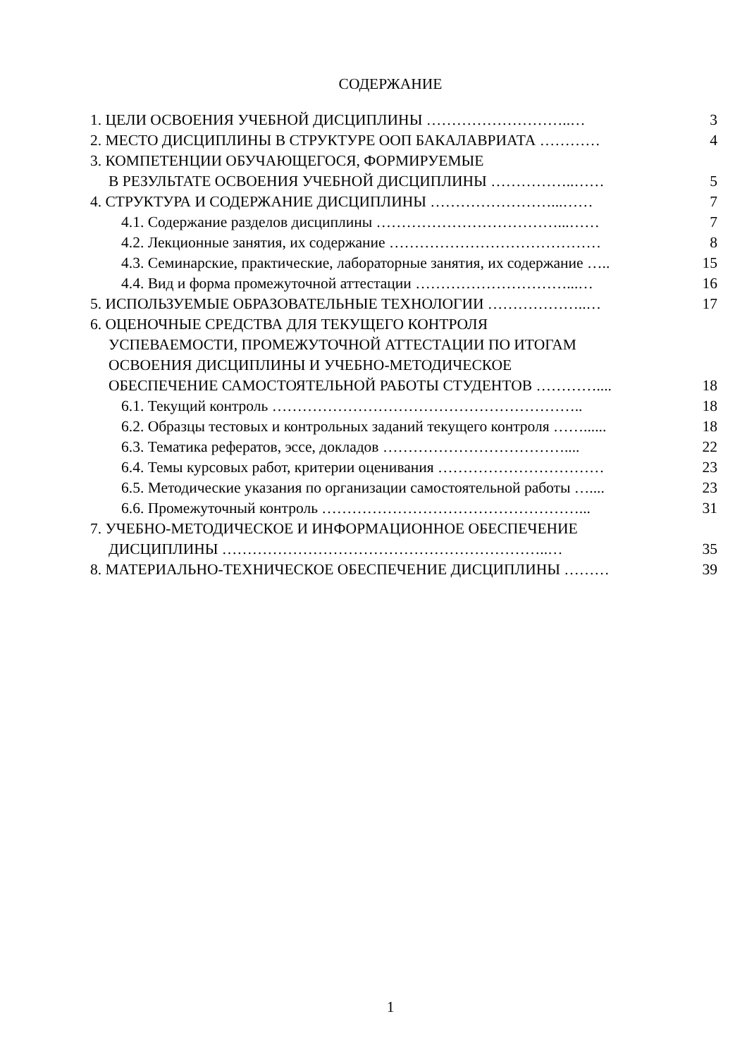СОДЕРЖАНИЕ
1. ЦЕЛИ ОСВОЕНИЯ УЧЕБНОЙ ДИСЦИПЛИНЫ ………………………..… 3
2. МЕСТО ДИСЦИПЛИНЫ В СТРУКТУРЕ ООП БАКАЛАВРИАТА ………… 4
3. КОМПЕТЕНЦИИ ОБУЧАЮЩЕГОСЯ, ФОРМИРУЕМЫЕ
В РЕЗУЛЬТАТЕ ОСВОЕНИЯ УЧЕБНОЙ ДИСЦИПЛИНЫ ……………..…… 5
4. СТРУКТУРА И СОДЕРЖАНИЕ ДИСЦИПЛИНЫ ……………………...…… 7
4.1. Содержание разделов дисциплины ………………………………...…… 7
4.2. Лекционные занятия, их содержание …………………………………… 8
4.3. Семинарские, практические, лабораторные занятия, их содержание ….. 15
4.4. Вид и форма промежуточной аттестации …………………………...… 16
5. ИСПОЛЬЗУЕМЫЕ ОБРАЗОВАТЕЛЬНЫЕ ТЕХНОЛОГИИ ………………..… 17
6. ОЦЕНОЧНЫЕ СРЕДСТВА ДЛЯ ТЕКУЩЕГО КОНТРОЛЯ
УСПЕВАЕМОСТИ, ПРОМЕЖУТОЧНОЙ АТТЕСТАЦИИ ПО ИТОГАМ
ОСВОЕНИЯ ДИСЦИПЛИНЫ И УЧЕБНО-МЕТОДИЧЕСКОЕ
ОБЕСПЕЧЕНИЕ САМОСТОЯТЕЛЬНОЙ РАБОТЫ СТУДЕНТОВ ………….... 18
6.1. Текущий контроль …………………………………………………….. 18
6.2. Образцы тестовых и контрольных заданий текущего контроля ……...... 18
6.3. Тематика рефератов, эссе, докладов ……………………………….... 22
6.4. Темы курсовых работ, критерии оценивания …………………………… 23
6.5. Методические указания по организации самостоятельной работы ….... 23
6.6. Промежуточный контроль ……………………………………………... 31
7. УЧЕБНО-МЕТОДИЧЕСКОЕ И ИНФОРМАЦИОННОЕ ОБЕСПЕЧЕНИЕ
ДИСЦИПЛИНЫ ………………………………………………………..… 35
8. МАТЕРИАЛЬНО-ТЕХНИЧЕСКОЕ ОБЕСПЕЧЕНИЕ ДИСЦИПЛИНЫ ……… 39
1